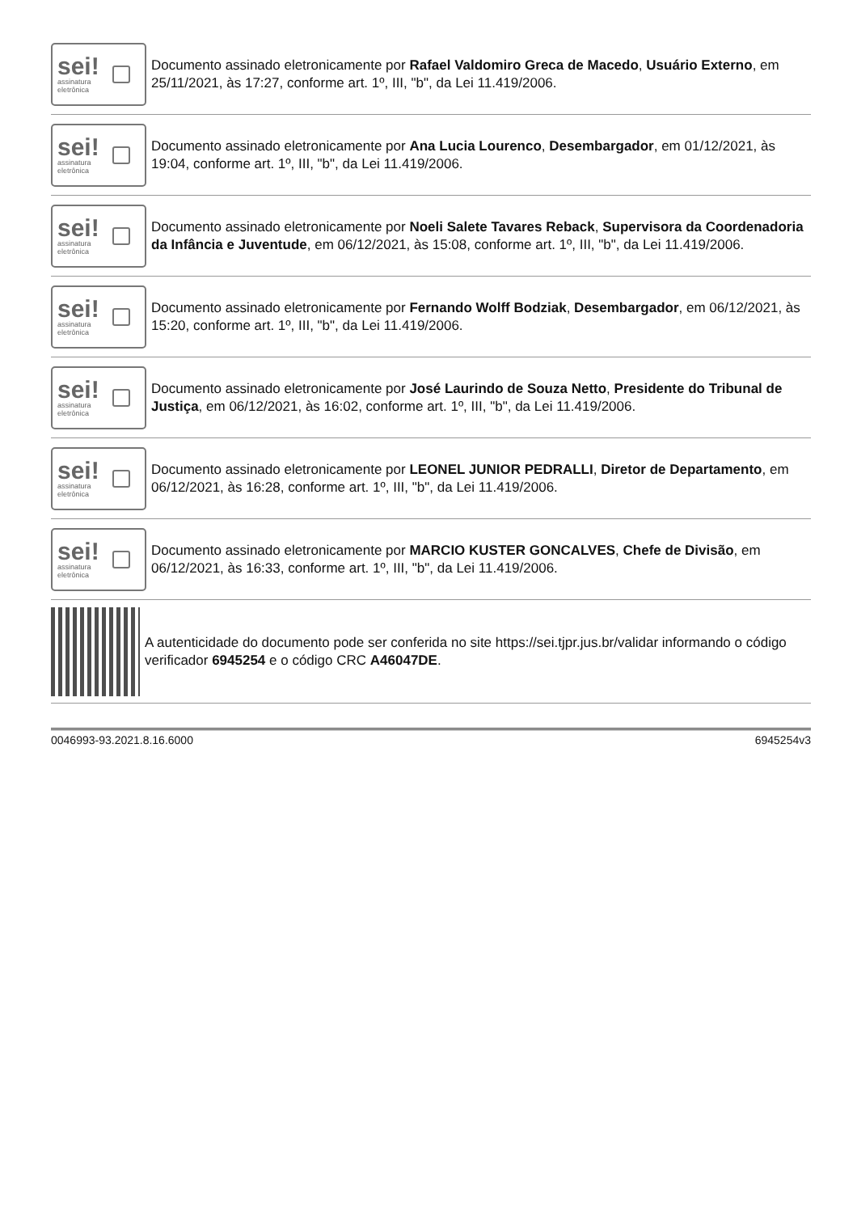sei!
assinatura
eletrônica
Documento assinado eletronicamente por Rafael Valdomiro Greca de Macedo, Usuário Externo, em 25/11/2021, às 17:27, conforme art. 1º, III, "b", da Lei 11.419/2006.
sei!
assinatura
eletrônica
Documento assinado eletronicamente por Ana Lucia Lourenco, Desembargador, em 01/12/2021, às 19:04, conforme art. 1º, III, "b", da Lei 11.419/2006.
sei!
assinatura
eletrônica
Documento assinado eletronicamente por Noeli Salete Tavares Reback, Supervisora da Coordenadoria da Infância e Juventude, em 06/12/2021, às 15:08, conforme art. 1º, III, "b", da Lei 11.419/2006.
sei!
assinatura
eletrônica
Documento assinado eletronicamente por Fernando Wolff Bodziak, Desembargador, em 06/12/2021, às 15:20, conforme art. 1º, III, "b", da Lei 11.419/2006.
sei!
assinatura
eletrônica
Documento assinado eletronicamente por José Laurindo de Souza Netto, Presidente do Tribunal de Justiça, em 06/12/2021, às 16:02, conforme art. 1º, III, "b", da Lei 11.419/2006.
sei!
assinatura
eletrônica
Documento assinado eletronicamente por LEONEL JUNIOR PEDRALLI, Diretor de Departamento, em 06/12/2021, às 16:28, conforme art. 1º, III, "b", da Lei 11.419/2006.
sei!
assinatura
eletrônica
Documento assinado eletronicamente por MARCIO KUSTER GONCALVES, Chefe de Divisão, em 06/12/2021, às 16:33, conforme art. 1º, III, "b", da Lei 11.419/2006.
A autenticidade do documento pode ser conferida no site https://sei.tjpr.jus.br/validar informando o código verificador 6945254 e o código CRC A46047DE.
0046993-93.2021.8.16.6000 6945254v3